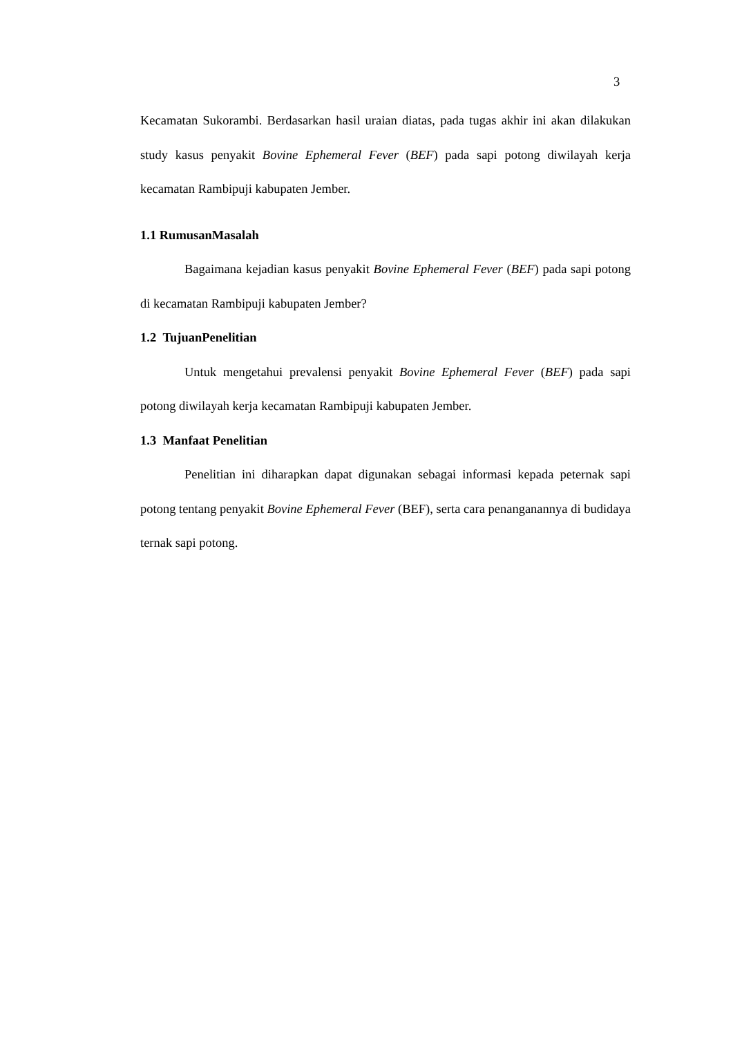3
Kecamatan Sukorambi. Berdasarkan hasil uraian diatas, pada tugas akhir ini akan dilakukan study kasus penyakit Bovine Ephemeral Fever (BEF) pada sapi potong diwilayah kerja kecamatan Rambipuji kabupaten Jember.
1.1 RumusanMasalah
Bagaimana kejadian kasus penyakit Bovine Ephemeral Fever (BEF) pada sapi potong di kecamatan Rambipuji kabupaten Jember?
1.2 TujuanPenelitian
Untuk mengetahui prevalensi penyakit Bovine Ephemeral Fever (BEF) pada sapi potong diwilayah kerja kecamatan Rambipuji kabupaten Jember.
1.3 Manfaat Penelitian
Penelitian ini diharapkan dapat digunakan sebagai informasi kepada peternak sapi potong tentang penyakit Bovine Ephemeral Fever (BEF), serta cara penanganannya di budidaya ternak sapi potong.